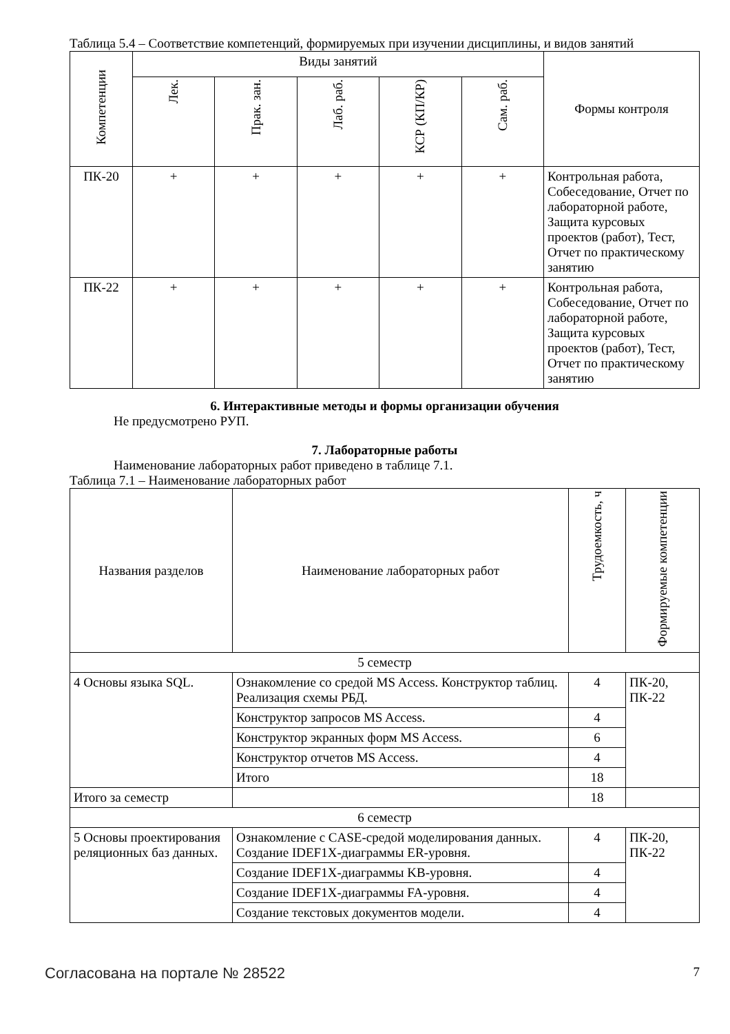Таблица 5.4 – Соответствие компетенций, формируемых при изучении дисциплины, и видов занятий
| Компетенции | Виды занятий | | | | | Формы контроля |
| --- | --- | --- | --- | --- | --- | --- |
| | Лек. | Прак. зан. | Лаб. раб. | КСР (КП/КР) | Сам. раб. | |
| ПК-20 | + | + | + | + | + | Контрольная работа, Собеседование, Отчет по лабораторной работе, Защита курсовых проектов (работ), Тест, Отчет по практическому занятию |
| ПК-22 | + | + | + | + | + | Контрольная работа, Собеседование, Отчет по лабораторной работе, Защита курсовых проектов (работ), Тест, Отчет по практическому занятию |
6. Интерактивные методы и формы организации обучения
Не предусмотрено РУП.
7. Лабораторные работы
Наименование лабораторных работ приведено в таблице 7.1.
Таблица 7.1 – Наименование лабораторных работ
| Названия разделов | Наименование лабораторных работ | Трудоемкость, ч | Формируемые компетенции |
| --- | --- | --- | --- |
| 5 семестр | | | |
| 4 Основы языка SQL. | Ознакомление со средой MS Access. Конструктор таблиц. Реализация схемы РБД. | 4 | ПК-20, ПК-22 |
| | Конструктор запросов MS Access. | 4 | |
| | Конструктор экранных форм MS Access. | 6 | |
| | Конструктор отчетов MS Access. | 4 | |
| | Итого | 18 | |
| Итого за семестр | | 18 | |
| 6 семестр | | | |
| 5 Основы проектирования реляционных баз данных. | Ознакомление с CASE-средой моделирования данных. Создание IDEF1X-диаграммы ER-уровня. | 4 | ПК-20, ПК-22 |
| | Создание IDEF1X-диаграммы KB-уровня. | 4 | |
| | Создание IDEF1X-диаграммы FA-уровня. | 4 | |
| | Создание текстовых документов модели. | 4 | |
Согласована на портале № 28522 7